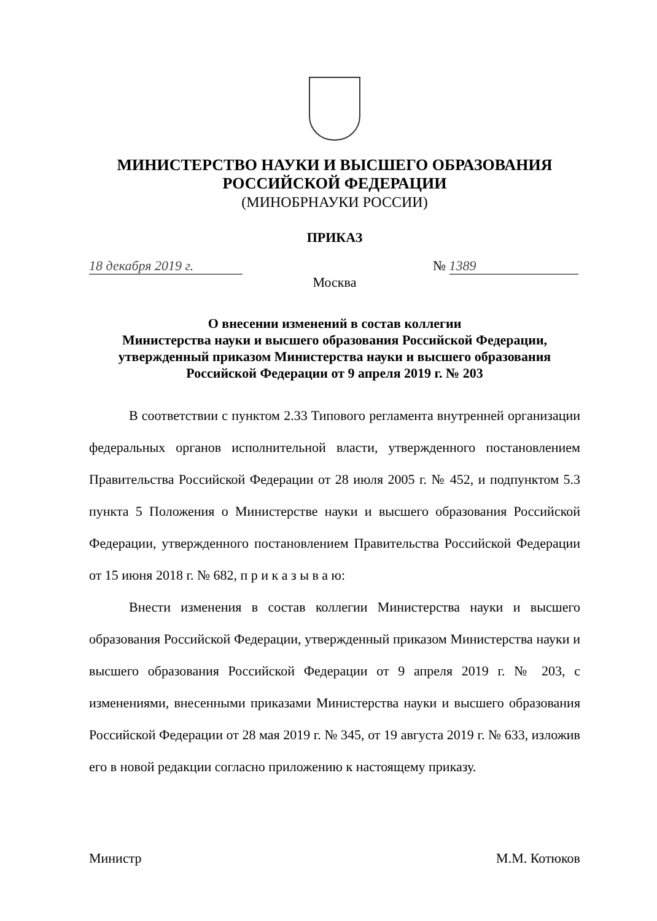МИНИСТЕРСТВО НАУКИ И ВЫСШЕГО ОБРАЗОВАНИЯ
РОССИЙСКОЙ ФЕДЕРАЦИИ
(МИНОБРНАУКИ РОССИИ)
ПРИКАЗ
18 декабря 2019 г. № 1389
Москва
О внесении изменений в состав коллегии
Министерства науки и высшего образования Российской Федерации,
утвержденный приказом Министерства науки и высшего образования
Российской Федерации от 9 апреля 2019 г. № 203
В соответствии с пунктом 2.33 Типового регламента внутренней организации федеральных органов исполнительной власти, утвержденного постановлением Правительства Российской Федерации от 28 июля 2005 г. № 452, и подпунктом 5.3 пункта 5 Положения о Министерстве науки и высшего образования Российской Федерации, утвержденного постановлением Правительства Российской Федерации от 15 июня 2018 г. № 682, п р и к а з ы в а ю:
Внести изменения в состав коллегии Министерства науки и высшего образования Российской Федерации, утвержденный приказом Министерства науки и высшего образования Российской Федерации от 9 апреля 2019 г. № 203, с изменениями, внесенными приказами Министерства науки и высшего образования Российской Федерации от 28 мая 2019 г. № 345, от 19 августа 2019 г. № 633, изложив его в новой редакции согласно приложению к настоящему приказу.
Министр М.М. Котюков